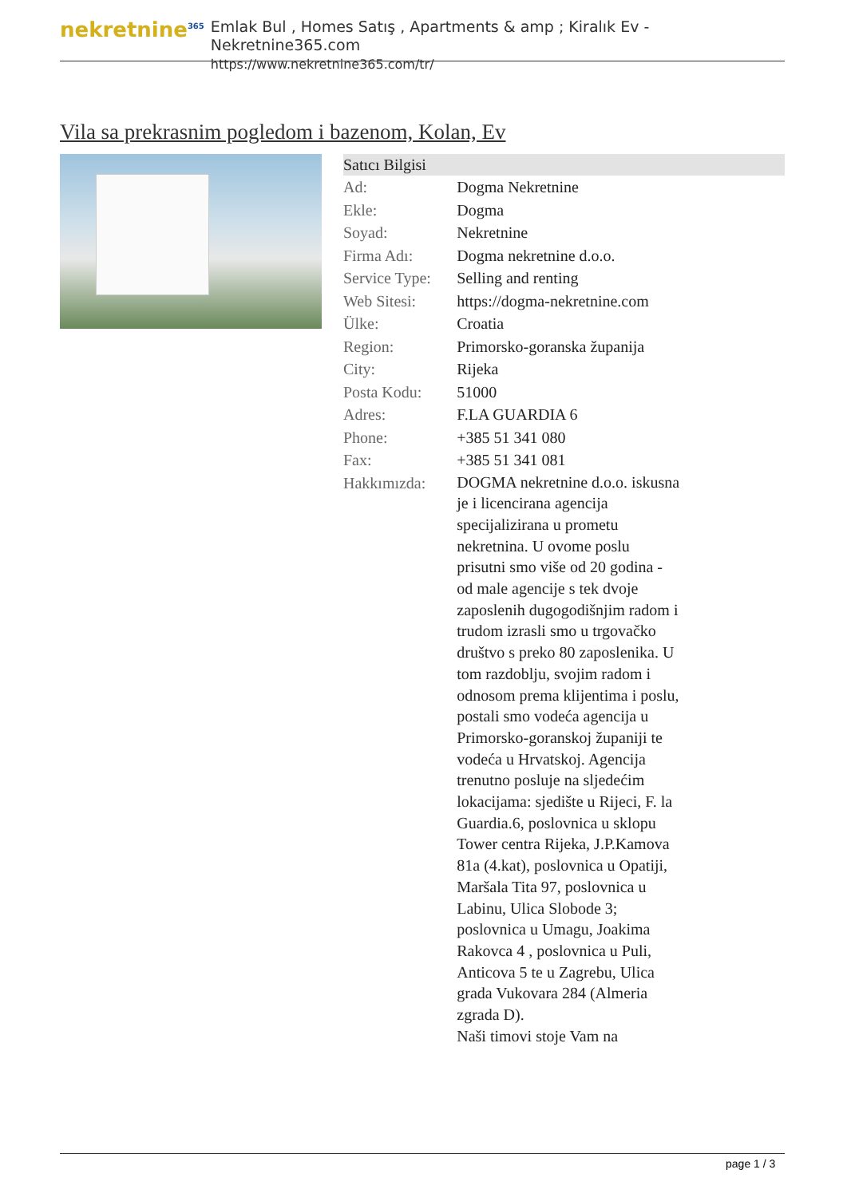nekretnine<sup>365</sup>
Emlak Bul , Homes Satış , Apartments & amp ; Kiralık Ev - Nekretnine365.com
https://www.nekretnine365.com/tr/
Vila sa prekrasnim pogledom i bazenom, Kolan, Ev
| Satıcı Bilgisi | |
| --- | --- |
| Ad: | Dogma Nekretnine |
| Ekle: | Dogma |
| Soyad: | Nekretnine |
| Firma Adı: | Dogma nekretnine d.o.o. |
| Service Type: | Selling and renting |
| Web Sitesi: | https://dogma-nekretnine.com |
| Ülke: | Croatia |
| Region: | Primorsko-goranska županija |
| City: | Rijeka |
| Posta Kodu: | 51000 |
| Adres: | F.LA GUARDIA 6 |
| Phone: | +385 51 341 080 |
| Fax: | +385 51 341 081 |
| Hakkımızda: | DOGMA nekretnine d.o.o. iskusna je i licencirana agencija specijalizirana u prometu nekretnina. U ovome poslu prisutni smo više od 20 godina - od male agencije s tek dvoje zaposlenih dugogodišnjim radom i trudom izrasli smo u trgovačko društvo s preko 80 zaposlenika. U tom razdoblju, svojim radom i odnosom prema klijentima i poslu, postali smo vodeća agencija u Primorsko-goranskoj županiji te vodeća u Hrvatskoj. Agencija trenutno posluje na sljedećim lokacijama: sjedište u Rijeci, F. la Guardia.6, poslovnica u sklopu Tower centra Rijeka, J.P.Kamova 81a (4.kat), poslovnica u Opatiji, Maršala Tita 97, poslovnica u Labinu, Ulica Slobode 3; poslovnica u Umagu, Joakima Rakovca 4 , poslovnica u Puli, Anticova 5 te u Zagrebu, Ulica grada Vukovara 284 (Almeria zgrada D). Naši timovi stoje Vam na |
page 1 / 3